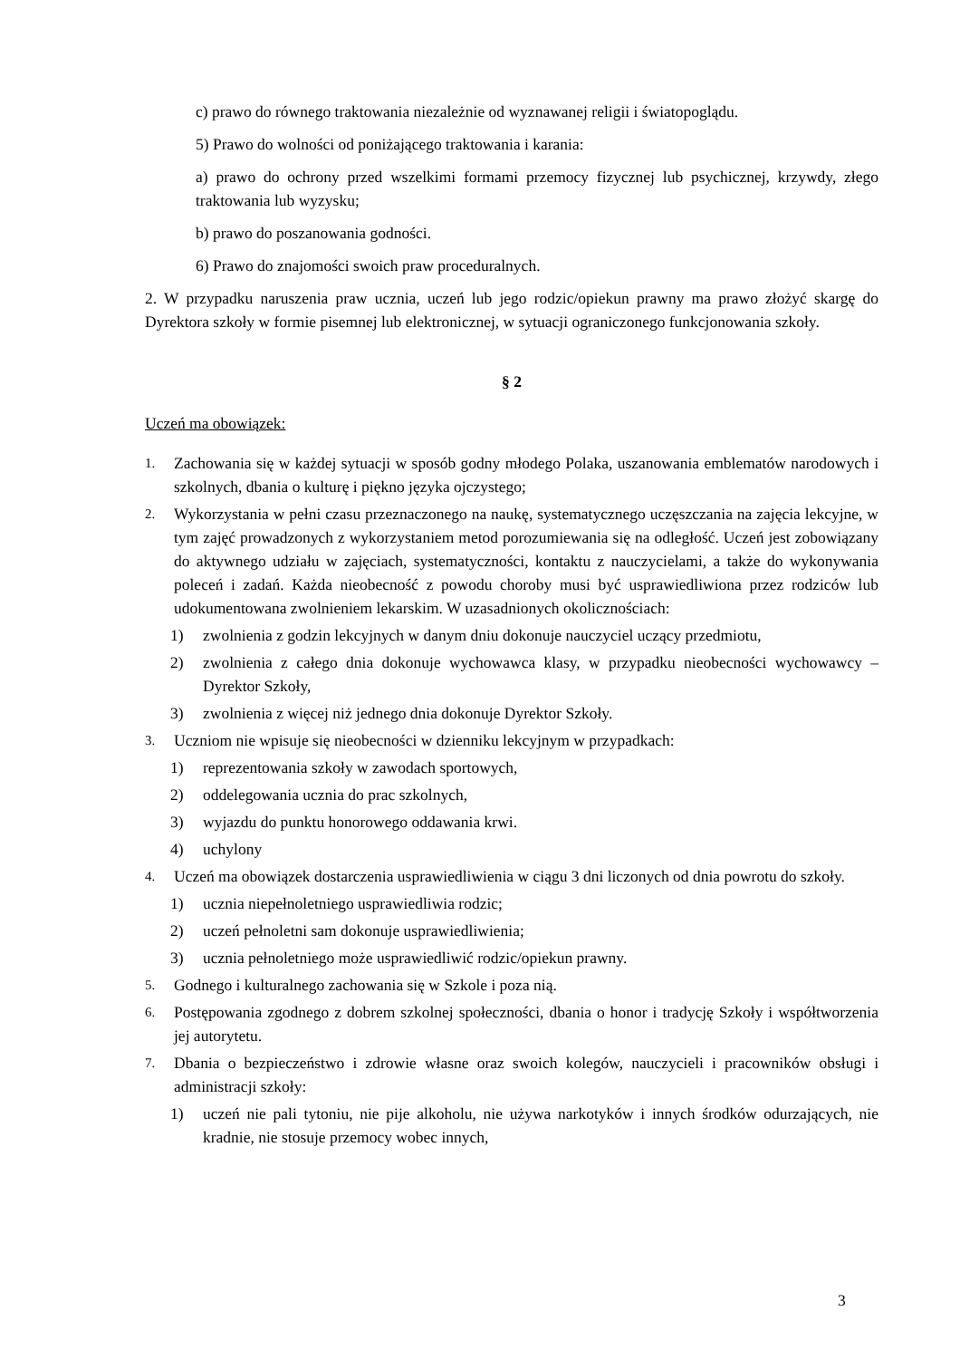c) prawo do równego traktowania niezależnie od wyznawanej religii i światopoglądu.
5) Prawo do wolności od poniżającego traktowania i karania:
a) prawo do ochrony przed wszelkimi formami przemocy fizycznej lub psychicznej, krzywdy, złego traktowania lub wyzysku;
b) prawo do poszanowania godności.
6) Prawo do znajomości swoich praw proceduralnych.
2. W przypadku naruszenia praw ucznia, uczeń lub jego rodzic/opiekun prawny ma prawo złożyć skargę do Dyrektora szkoły w formie pisemnej lub elektronicznej, w sytuacji ograniczonego funkcjonowania szkoły.
§ 2
Uczeń ma obowiązek:
1. Zachowania się w każdej sytuacji w sposób godny młodego Polaka, uszanowania emblematów narodowych i szkolnych, dbania o kulturę i piękno języka ojczystego;
2. Wykorzystania w pełni czasu przeznaczonego na naukę, systematycznego uczęszczania na zajęcia lekcyjne, w tym zajęć prowadzonych z wykorzystaniem metod porozumiewania się na odległość. Uczeń jest zobowiązany do aktywnego udziału w zajęciach, systematyczności, kontaktu z nauczycielami, a także do wykonywania poleceń i zadań. Każda nieobecność z powodu choroby musi być usprawiedliwiona przez rodziców lub udokumentowana zwolnieniem lekarskim. W uzasadnionych okolicznościach:
1) zwolnienia z godzin lekcyjnych w danym dniu dokonuje nauczyciel uczący przedmiotu,
2) zwolnienia z całego dnia dokonuje wychowawca klasy, w przypadku nieobecności wychowawcy – Dyrektor Szkoły,
3) zwolnienia z więcej niż jednego dnia dokonuje Dyrektor Szkoły.
3. Uczniom nie wpisuje się nieobecności w dzienniku lekcyjnym w przypadkach:
1) reprezentowania szkoły w zawodach sportowych,
2) oddelegowania ucznia do prac szkolnych,
3) wyjazdu do punktu honorowego oddawania krwi.
4) uchylony
4. Uczeń ma obowiązek dostarczenia usprawiedliwienia w ciągu 3 dni liczonych od dnia powrotu do szkoły.
1) ucznia niepełnoletniego usprawiedliwia rodzic;
2) uczeń pełnoletni sam dokonuje usprawiedliwienia;
3) ucznia pełnoletniego może usprawiedliwić rodzic/opiekun prawny.
5. Godnego i kulturalnego zachowania się w Szkole i poza nią.
6. Postępowania zgodnego z dobrem szkolnej społeczności, dbania o honor i tradycję Szkoły i współtworzenia jej autorytetu.
7. Dbania o bezpieczeństwo i zdrowie własne oraz swoich kolegów, nauczycieli i pracowników obsługi i administracji szkoły:
1) uczeń nie pali tytoniu, nie pije alkoholu, nie używa narkotyków i innych środków odurzających, nie kradnie, nie stosuje przemocy wobec innych,
3